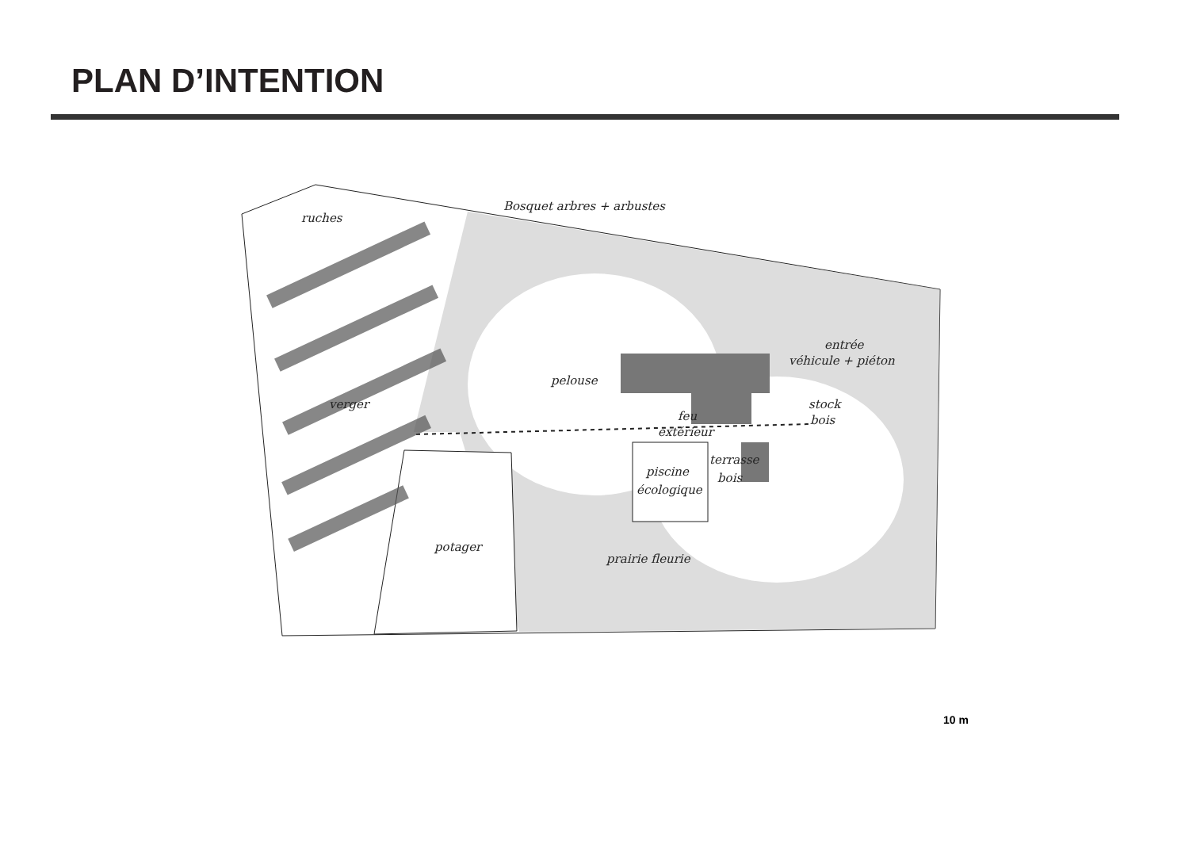PLAN D’INTENTION
Bosquet arbres + arbustes
ruches
verger
pelouse
entrée
véhicule + piéton
stock
bois
feu
extérieur
terrasse
bois
piscine
écologique
potager
prairie fleurie
10 m